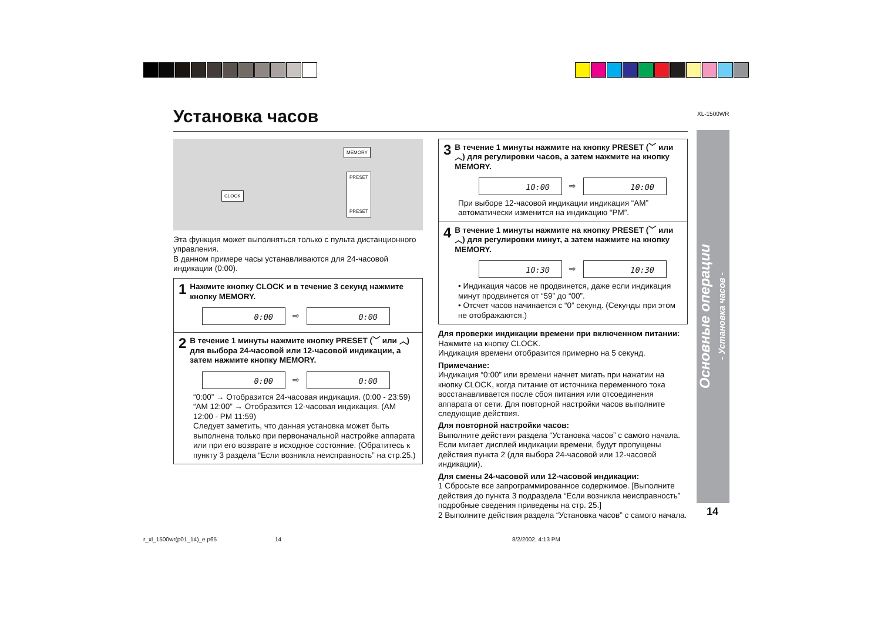XL-1500WR
Установка часов
MEMORY
PRESET
PRESET
CLOCK
Эта функция может выполняться только с пульта дистанционного управления.
В данном примере часы устанавливаются для 24-часовой индикации (0:00).
1 Нажмите кнопку CLOCK и в течение 3 секунд нажмите кнопку MEMORY.
0:00
⇨
0:00
2 В течение 1 минуты нажмите кнопку PRESET (﹀ или ︿) для выбора 24-часовой или 12-часовой индикации, а затем нажмите кнопку MEMORY.
0:00
⇨
0:00
“0:00” → Отобразится 24-часовая индикация. (0:00 - 23:59)
“AM 12:00” → Отобразится 12-часовая индикация. (AM 12:00 - PM 11:59)
Следует заметить, что данная установка может быть выполнена только при первоначальной настройке аппарата или при его возврате в исходное состояние. (Обратитесь к пункту 3 раздела “Если возникла неисправность” на стр.25.)
3 В течение 1 минуты нажмите на кнопку PRESET (﹀ или ︿) для регулировки часов, а затем нажмите на кнопку MEMORY.
10:00
⇨
10:00
При выборе 12-часовой индикации индикация “AM” автоматически изменится на индикацию “PM”.
4 В течение 1 минуты нажмите на кнопку PRESET (﹀ или ︿) для регулировки минут, а затем нажмите на кнопку MEMORY.
10:30
⇨
10:30
• Индикация часов не продвинется, даже если индикация минут продвинется от “59” до “00”.
• Отсчет часов начинается с “0” секунд. (Секунды при этом не отображаются.)
Для проверки индикации времени при включенном питании:
Нажмите на кнопку CLOCK.
Индикация времени отобразится примерно на 5 секунд.
Примечание:
Индикация “0:00” или времени начнет мигать при нажатии на кнопку CLOCK, когда питание от источника переменного тока восстанавливается после сбоя питания или отсоединения аппарата от сети. Для повторной настройки часов выполните следующие действия.
Для повторной настройки часов:
Выполните действия раздела “Установка часов” с самого начала. Если мигает дисплей индикации времени, будут пропущены действия пункта 2 (для выбора 24-часовой или 12-часовой индикации).
Для смены 24-часовой или 12-часовой индикации:
1 Сбросьте все запрограммированное содержимое. [Выполните действия до пункта 3 подраздела “Если возникла неисправность” подробные сведения приведены на стр. 25.]
2 Выполните действия раздела “Установка часов” с самого начала.
Основные операции
- Установка часов -
14
r_xl_1500wr(p01_14)_e.p65 14 8/2/2002, 4:13 PM